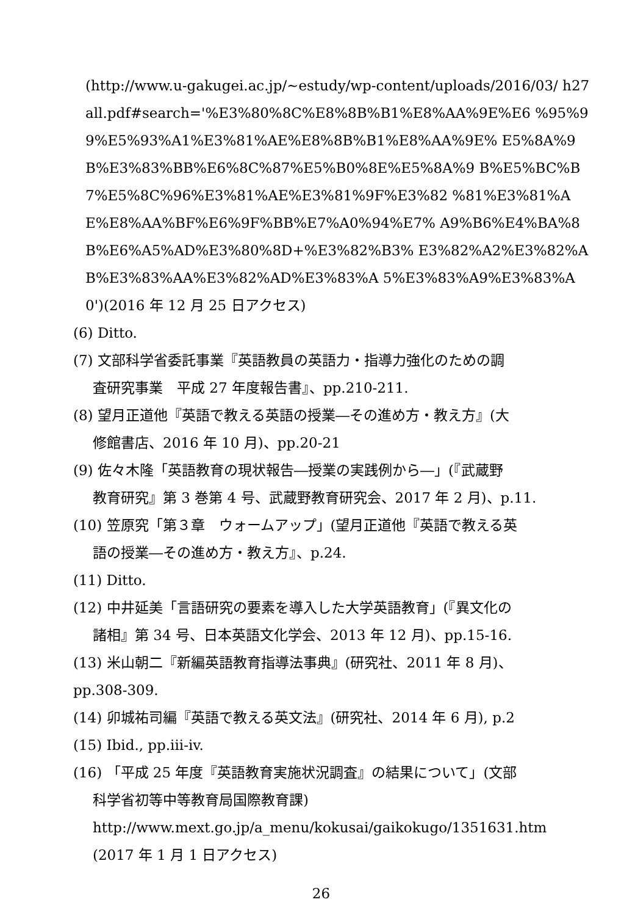(http://www.u-gakugei.ac.jp/~estudy/wp-content/uploads/2016/03/ h27all.pdf#search='%E3%80%8C%E8%8B%B1%E8%AA%9E%E6 %95%99%E5%93%A1%E3%81%AE%E8%8B%B1%E8%AA%9E% E5%8A%9B%E3%83%BB%E6%8C%87%E5%B0%8E%E5%8A%9 B%E5%BC%B7%E5%8C%96%E3%81%AE%E3%81%9F%E3%82 %81%E3%81%AE%E8%AA%BF%E6%9F%BB%E7%A0%94%E7% A9%B6%E4%BA%8B%E6%A5%AD%E3%80%8D+%E3%82%B3% E3%82%A2%E3%82%AB%E3%83%AA%E3%82%AD%E3%83%A 5%E3%83%A9%E3%83%A0')(2016 年 12 月 25 日アクセス)
(6) Ditto.
(7) 文部科学省委託事業『英語教員の英語力・指導力強化のための調
査研究事業　平成 27 年度報告書』、pp.210-211.
(8) 望月正道他『英語で教える英語の授業―その進め方・教え方』(大
修館書店、2016 年 10 月)、pp.20-21
(9) 佐々木隆「英語教育の現状報告―授業の実践例から―」(『武蔵野
教育研究』第 3 巻第 4 号、武蔵野教育研究会、2017 年 2 月)、p.11.
(10) 笠原究「第３章　ウォームアップ」(望月正道他『英語で教える英
語の授業―その進め方・教え方』、p.24.
(11) Ditto.
(12) 中井延美「言語研究の要素を導入した大学英語教育」(『異文化の
諸相』第 34 号、日本英語文化学会、2013 年 12 月)、pp.15-16.
(13) 米山朝二『新編英語教育指導法事典』(研究社、2011 年 8 月)、
pp.308-309.
(14) 卯城祐司編『英語で教える英文法』(研究社、2014 年 6 月), p.2
(15) Ibid., pp.iii-iv.
(16) 「平成 25 年度『英語教育実施状況調査』の結果について」(文部
科学省初等中等教育局国際教育課)
http://www.mext.go.jp/a_menu/kokusai/gaikokugo/1351631.htm
(2017 年 1 月 1 日アクセス)
26